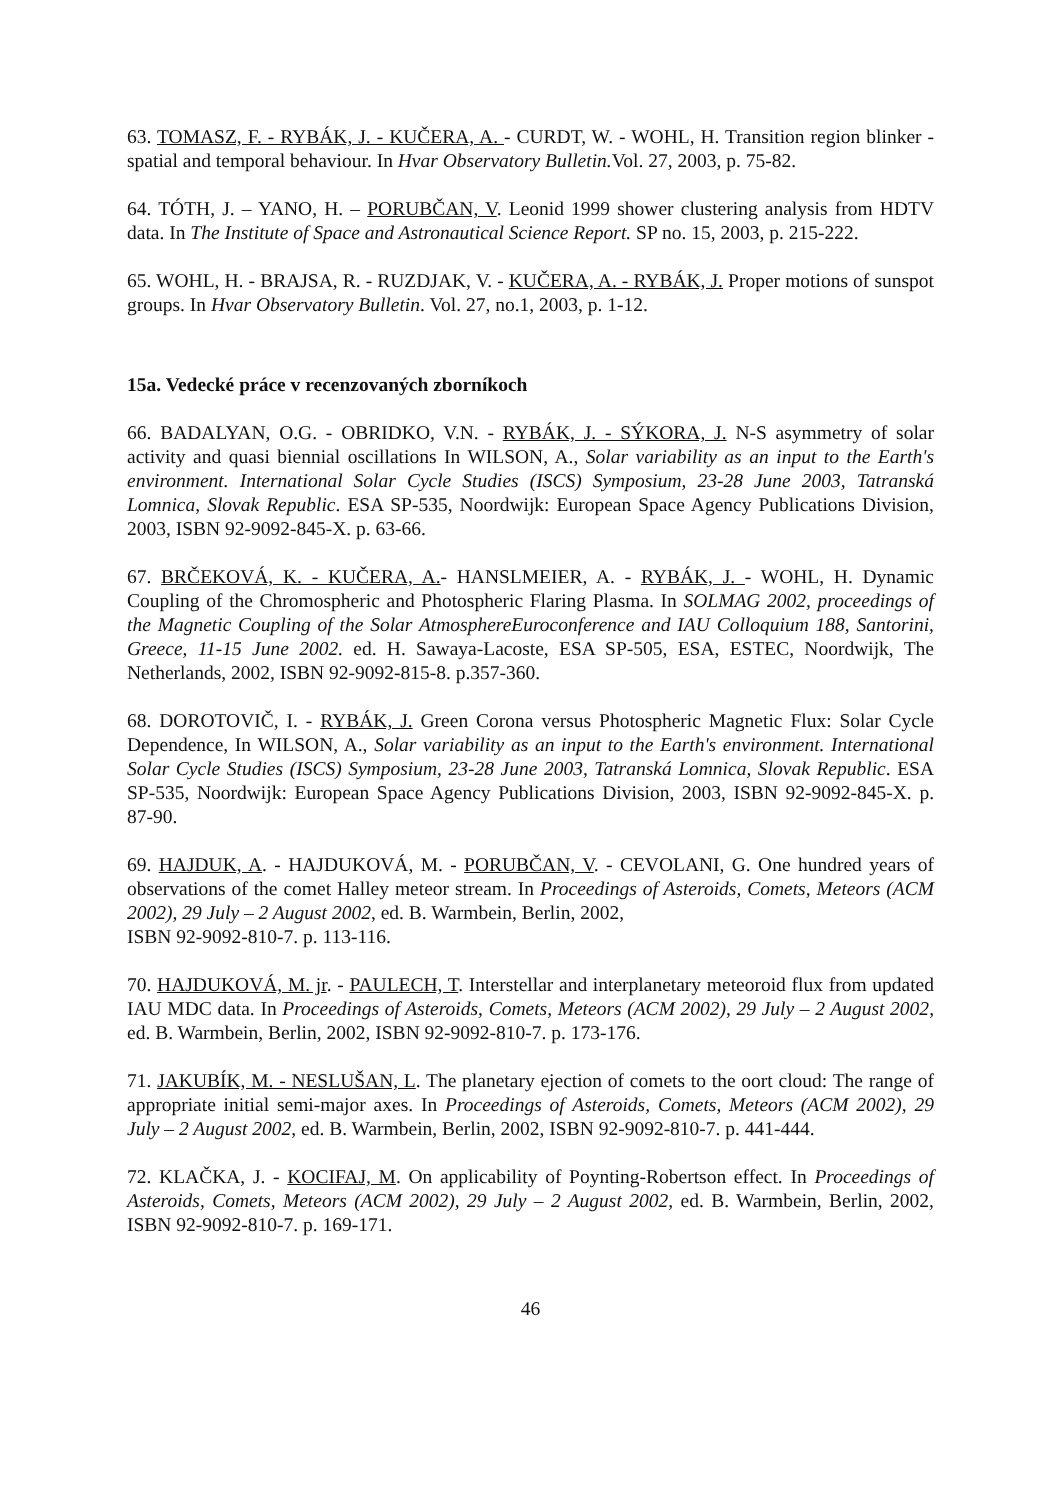63. TOMASZ, F. - RYBÁK, J. - KUČERA, A. - CURDT, W. - WOHL, H. Transition region blinker - spatial and temporal behaviour. In Hvar Observatory Bulletin. Vol. 27, 2003, p. 75-82.
64. TÓTH, J. – YANO, H. – PORUBČAN, V. Leonid 1999 shower clustering analysis from HDTV data. In The Institute of Space and Astronautical Science Report. SP no. 15, 2003, p. 215-222.
65. WOHL, H. - BRAJSA, R. - RUZDJAK, V. - KUČERA, A. - RYBÁK, J. Proper motions of sunspot groups. In Hvar Observatory Bulletin. Vol. 27, no.1, 2003, p. 1-12.
15a. Vedecké práce v recenzovaných zborníkoch
66. BADALYAN, O.G. - OBRIDKO, V.N. - RYBÁK, J. - SÝKORA, J. N-S asymmetry of solar activity and quasi biennial oscillations In WILSON, A., Solar variability as an input to the Earth's environment. International Solar Cycle Studies (ISCS) Symposium, 23-28 June 2003, Tatranská Lomnica, Slovak Republic. ESA SP-535, Noordwijk: European Space Agency Publications Division, 2003, ISBN 92-9092-845-X. p. 63-66.
67. BRČEKOVÁ, K. - KUČERA, A.- HANSLMEIER, A. - RYBÁK, J. - WOHL, H. Dynamic Coupling of the Chromospheric and Photospheric Flaring Plasma. In SOLMAG 2002, proceedings of the Magnetic Coupling of the Solar AtmosphereEuroconference and IAU Colloquium 188, Santorini, Greece, 11-15 June 2002. ed. H. Sawaya-Lacoste, ESA SP-505, ESA, ESTEC, Noordwijk, The Netherlands, 2002, ISBN 92-9092-815-8. p.357-360.
68. DOROTOVIČ, I. - RYBÁK, J. Green Corona versus Photospheric Magnetic Flux: Solar Cycle Dependence, In WILSON, A., Solar variability as an input to the Earth's environment. International Solar Cycle Studies (ISCS) Symposium, 23-28 June 2003, Tatranská Lomnica, Slovak Republic. ESA SP-535, Noordwijk: European Space Agency Publications Division, 2003, ISBN 92-9092-845-X. p. 87-90.
69. HAJDUK, A. - HAJDUKOVÁ, M. - PORUBČAN, V. - CEVOLANI, G. One hundred years of observations of the comet Halley meteor stream. In Proceedings of Asteroids, Comets, Meteors (ACM 2002), 29 July – 2 August 2002, ed. B. Warmbein, Berlin, 2002,
ISBN 92-9092-810-7. p. 113-116.
70. HAJDUKOVÁ, M. jr. - PAULECH, T. Interstellar and interplanetary meteoroid flux from updated IAU MDC data. In Proceedings of Asteroids, Comets, Meteors (ACM 2002), 29 July – 2 August 2002, ed. B. Warmbein, Berlin, 2002, ISBN 92-9092-810-7. p. 173-176.
71. JAKUBÍK, M. - NESLUŠAN, L. The planetary ejection of comets to the oort cloud: The range of appropriate initial semi-major axes. In Proceedings of Asteroids, Comets, Meteors (ACM 2002), 29 July – 2 August 2002, ed. B. Warmbein, Berlin, 2002, ISBN 92-9092-810-7. p. 441-444.
72. KLAČKA, J. - KOCIFAJ, M. On applicability of Poynting-Robertson effect. In Proceedings of Asteroids, Comets, Meteors (ACM 2002), 29 July – 2 August 2002, ed. B. Warmbein, Berlin, 2002, ISBN 92-9092-810-7. p. 169-171.
46